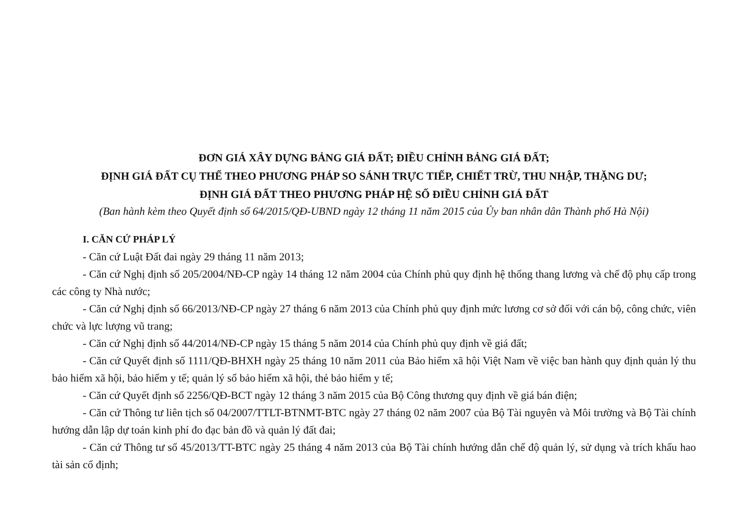ĐƠN GIÁ XÂY DỰNG BẢNG GIÁ ĐẤT; ĐIỀU CHỈNH BẢNG GIÁ ĐẤT;
ĐỊNH GIÁ ĐẤT CỤ THỂ THEO PHƯƠNG PHÁP SO SÁNH TRỰC TIẾP, CHIẾT TRỪ, THU NHẬP, THẶNG DƯ;
ĐỊNH GIÁ ĐẤT THEO PHƯƠNG PHÁP HỆ SỐ ĐIỀU CHỈNH GIÁ ĐẤT
(Ban hành kèm theo Quyết định số 64/2015/QĐ-UBND ngày 12 tháng 11 năm 2015 của Ủy ban nhân dân Thành phố Hà Nội)
I. CĂN CỨ PHÁP LÝ
- Căn cứ Luật Đất đai ngày 29 tháng 11 năm 2013;
- Căn cứ Nghị định số 205/2004/NĐ-CP ngày 14 tháng 12 năm 2004 của Chính phủ quy định hệ thống thang lương và chế độ phụ cấp trong các công ty Nhà nước;
- Căn cứ Nghị định số 66/2013/NĐ-CP ngày 27 tháng 6 năm 2013 của Chính phủ quy định mức lương cơ sở đối với cán bộ, công chức, viên chức và lực lượng vũ trang;
- Căn cứ Nghị định số 44/2014/NĐ-CP ngày 15 tháng 5 năm 2014 của Chính phủ quy định về giá đất;
- Căn cứ Quyết định số 1111/QĐ-BHXH ngày 25 tháng 10 năm 2011 của Bảo hiểm xã hội Việt Nam về việc ban hành quy định quản lý thu bảo hiểm xã hội, bảo hiểm y tế; quản lý sổ bảo hiểm xã hội, thẻ bảo hiểm y tế;
- Căn cứ Quyết định số 2256/QĐ-BCT ngày 12 tháng 3 năm 2015 của Bộ Công thương quy định về giá bán điện;
- Căn cứ Thông tư liên tịch số 04/2007/TTLT-BTNMT-BTC ngày 27 tháng 02 năm 2007 của Bộ Tài nguyên và Môi trường và Bộ Tài chính hướng dẫn lập dự toán kinh phí đo đạc bản đồ và quản lý đất đai;
- Căn cứ Thông tư số 45/2013/TT-BTC ngày 25 tháng 4 năm 2013 của Bộ Tài chính hướng dẫn chế độ quản lý, sử dụng và trích khấu hao tài sản cố định;